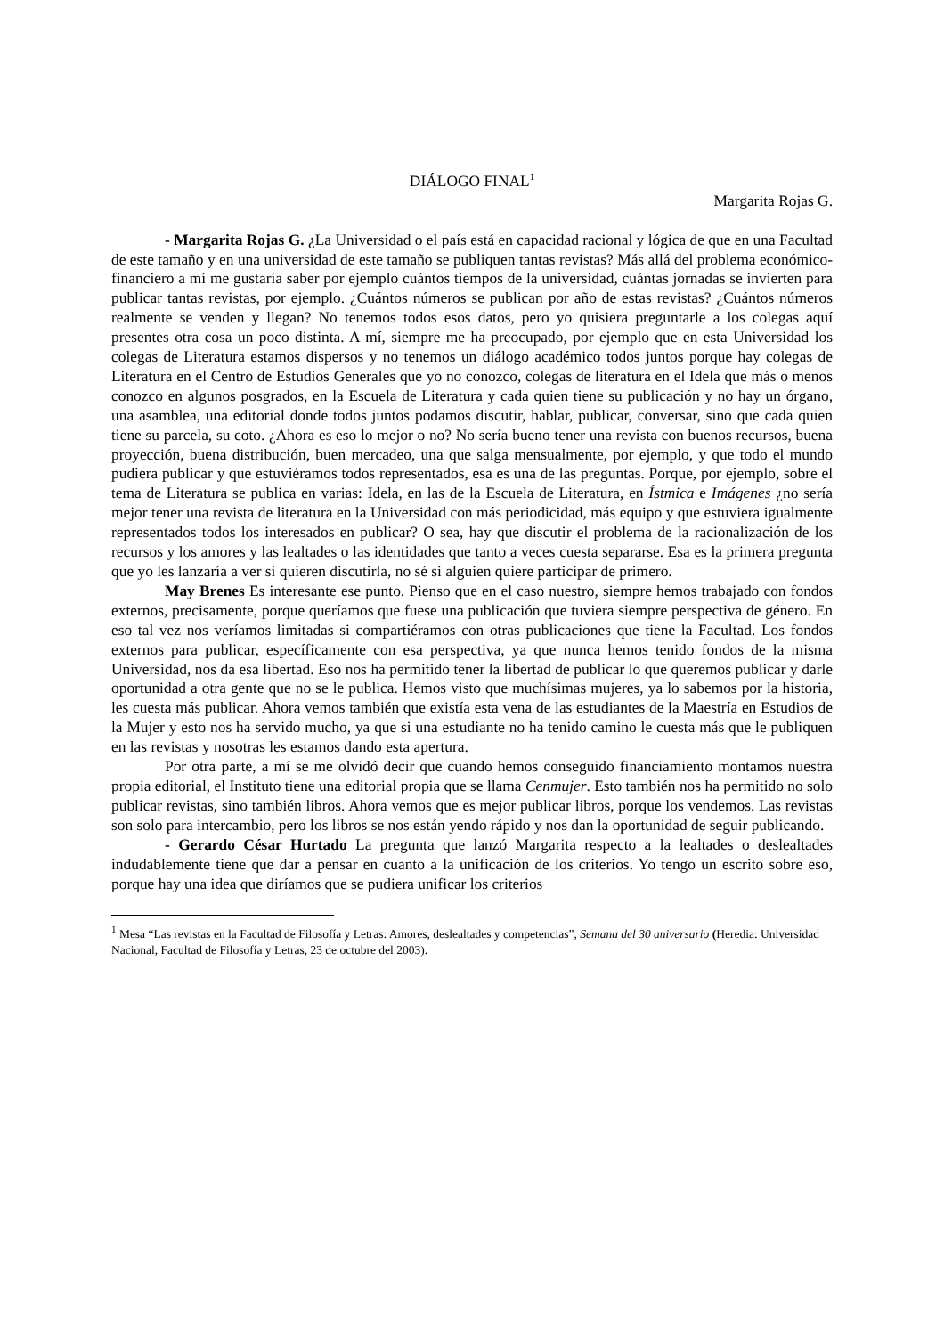DIÁLOGO FINAL<sup>1</sup>
Margarita Rojas G.
- Margarita Rojas G. ¿La Universidad o el país está en capacidad racional y lógica de que en una Facultad de este tamaño y en una universidad de este tamaño se publiquen tantas revistas? Más allá del problema económico- financiero a mí me gustaría saber por ejemplo cuántos tiempos de la universidad, cuántas jornadas se invierten para publicar tantas revistas, por ejemplo. ¿Cuántos números se publican por año de estas revistas? ¿Cuántos números realmente se venden y llegan? No tenemos todos esos datos, pero yo quisiera preguntarle a los colegas aquí presentes otra cosa un poco distinta. A mí, siempre me ha preocupado, por ejemplo que en esta Universidad los colegas de Literatura estamos dispersos y no tenemos un diálogo académico todos juntos porque hay colegas de Literatura en el Centro de Estudios Generales que yo no conozco, colegas de literatura en el Idela que más o menos conozco en algunos posgrados, en la Escuela de Literatura y cada quien tiene su publicación y no hay un órgano, una asamblea, una editorial donde todos juntos podamos discutir, hablar, publicar, conversar, sino que cada quien tiene su parcela, su coto. ¿Ahora es eso lo mejor o no? No sería bueno tener una revista con buenos recursos, buena proyección, buena distribución, buen mercadeo, una que salga mensualmente, por ejemplo, y que todo el mundo pudiera publicar y que estuviéramos todos representados, esa es una de las preguntas. Porque, por ejemplo, sobre el tema de Literatura se publica en varias: Idela, en las de la Escuela de Literatura, en Ístmica e Imágenes ¿no sería mejor tener una revista de literatura en la Universidad con más periodicidad, más equipo y que estuviera igualmente representados todos los interesados en publicar? O sea, hay que discutir el problema de la racionalización de los recursos y los amores y las lealtades o las identidades que tanto a veces cuesta separarse. Esa es la primera pregunta que yo les lanzaría a ver si quieren discutirla, no sé si alguien quiere participar de primero.
May Brenes Es interesante ese punto. Pienso que en el caso nuestro, siempre hemos trabajado con fondos externos, precisamente, porque queríamos que fuese una publicación que tuviera siempre perspectiva de género. En eso tal vez nos veríamos limitadas si compartiéramos con otras publicaciones que tiene la Facultad. Los fondos externos para publicar, específicamente con esa perspectiva, ya que nunca hemos tenido fondos de la misma Universidad, nos da esa libertad. Eso nos ha permitido tener la libertad de publicar lo que queremos publicar y darle oportunidad a otra gente que no se le publica. Hemos visto que muchísimas mujeres, ya lo sabemos por la historia, les cuesta más publicar. Ahora vemos también que existía esta vena de las estudiantes de la Maestría en Estudios de la Mujer y esto nos ha servido mucho, ya que si una estudiante no ha tenido camino le cuesta más que le publiquen en las revistas y nosotras les estamos dando esta apertura.
Por otra parte, a mí se me olvidó decir que cuando hemos conseguido financiamiento montamos nuestra propia editorial, el Instituto tiene una editorial propia que se llama Cenmujer. Esto también nos ha permitido no solo publicar revistas, sino también libros. Ahora vemos que es mejor publicar libros, porque los vendemos. Las revistas son solo para intercambio, pero los libros se nos están yendo rápido y nos dan la oportunidad de seguir publicando.
- Gerardo César Hurtado La pregunta que lanzó Margarita respecto a la lealtades o deslealtades indudablemente tiene que dar a pensar en cuanto a la unificación de los criterios. Yo tengo un escrito sobre eso, porque hay una idea que diríamos que se pudiera unificar los criterios
<sup>1</sup> Mesa “Las revistas en la Facultad de Filosofía y Letras: Amores, deslealtades y competencias”, Semana del 30 aniversario (Heredia: Universidad Nacional, Facultad de Filosofía y Letras, 23 de octubre del 2003).